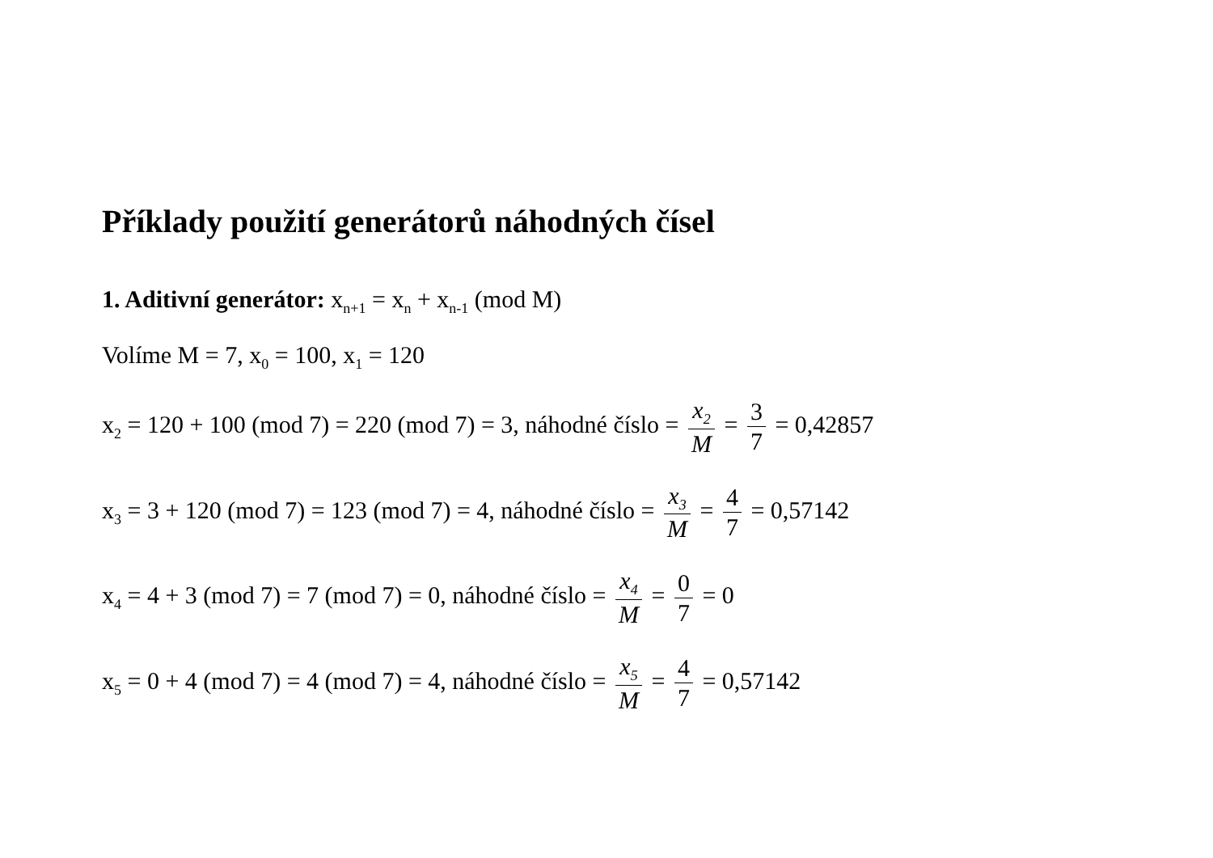Příklady použití generátorů náhodných čísel
1. Aditivní generátor: x<sub>n+1</sub> = x<sub>n</sub> + x<sub>n-1</sub> (mod M)
Volíme M = 7, x<sub>0</sub> = 100, x<sub>1</sub> = 120
x<sub>2</sub> = 120 + 100 (mod 7) = 220 (mod 7) = 3, náhodné číslo = x<sub>2</sub> M = 3 7 = 0,42857
x<sub>3</sub> = 3 + 120 (mod 7) = 123 (mod 7) = 4, náhodné číslo = x<sub>3</sub> M = 4 7 = 0,57142
x<sub>4</sub> = 4 + 3 (mod 7) = 7 (mod 7) = 0, náhodné číslo = x<sub>4</sub> M = 0 7 = 0
x<sub>5</sub> = 0 + 4 (mod 7) = 4 (mod 7) = 4, náhodné číslo = x<sub>5</sub> M = 4 7 = 0,57142